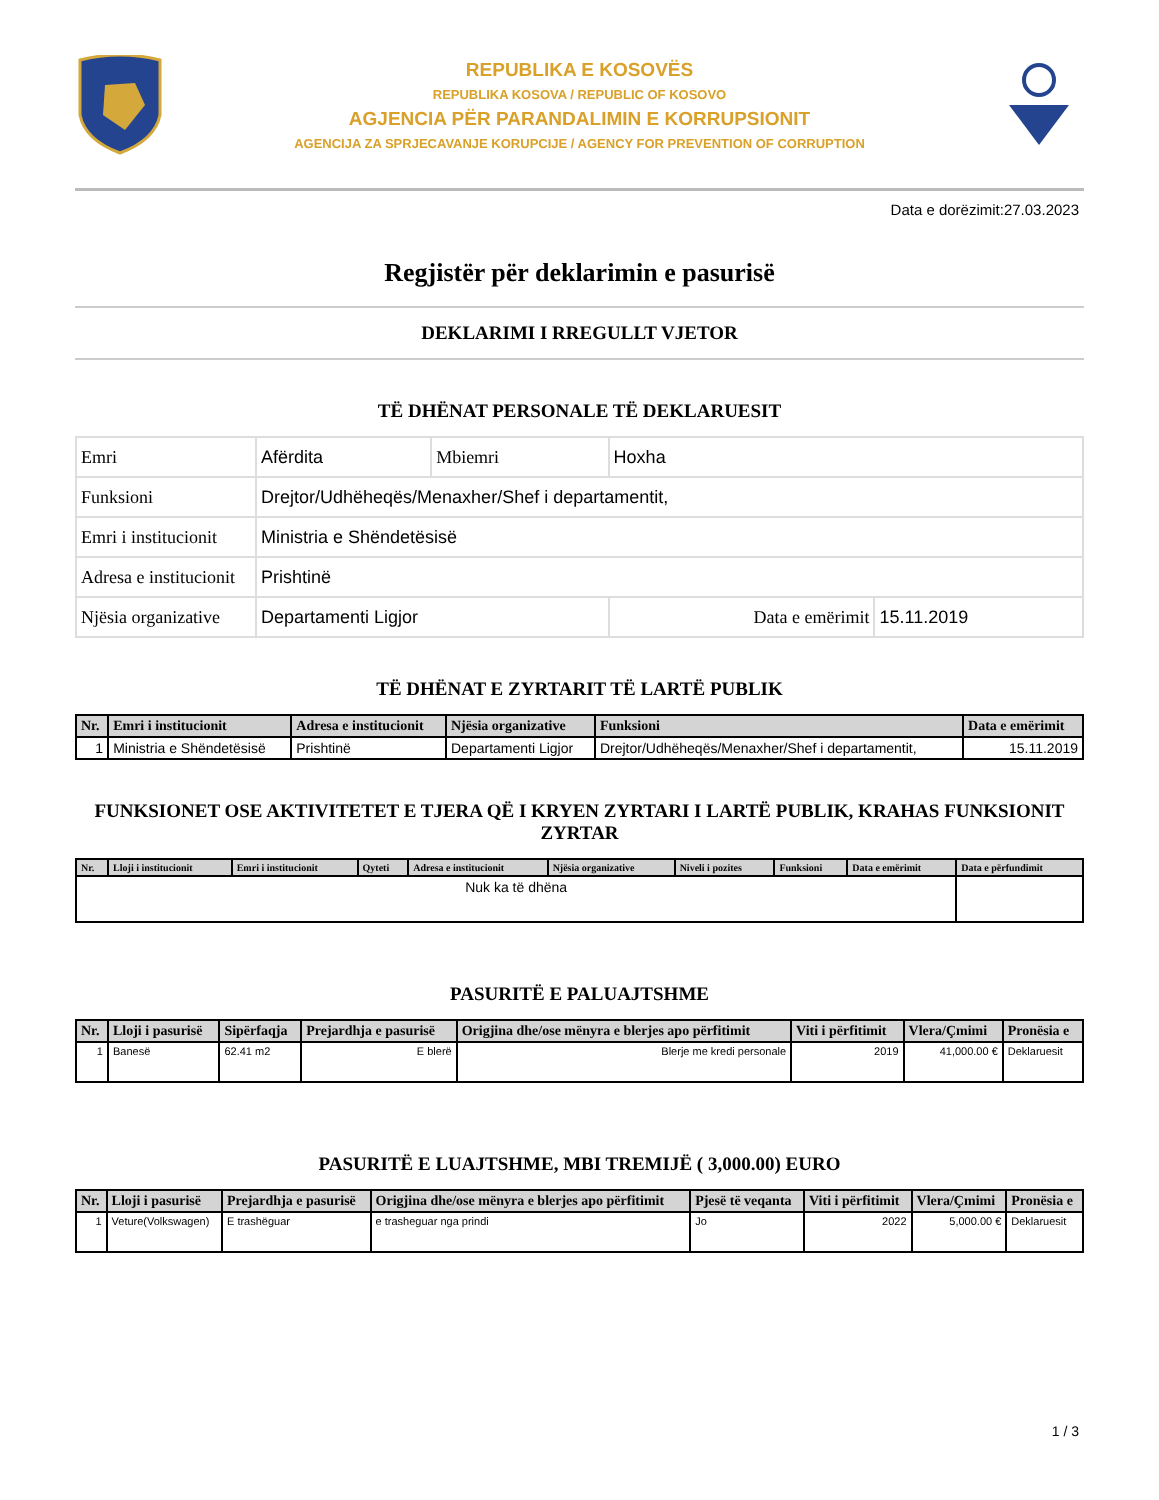REPUBLIKA E KOSOVËS
REPUBLIKA KOSOVA / REPUBLIC OF KOSOVO
AGJENCIA PËR PARANDALIMIN E KORRUPSIONIT
AGENCIJA ZA SPRJECAVANJE KORUPCIJE / AGENCY FOR PREVENTION OF CORRUPTION
Data e dorëzimit:27.03.2023
Regjistër për deklarimin e pasurisë
DEKLARIMI I RREGULLT VJETOR
TË DHËNAT PERSONALE TË DEKLARUESIT
| Emri | Afërdita | Mbiemri | Hoxha | |
| Funksioni | Drejtor/Udhëheqës/Menaxher/Shef i departamentit, | | | |
| Emri i institucionit | Ministria e Shëndetësisë | | | |
| Adresa e institucionit | Prishtinë | | | |
| Njësia organizative | Departamenti Ligjor | | Data e emërimit | 15.11.2019 |
TË DHËNAT E ZYRTARIT TË LARTË PUBLIK
| Nr. | Emri i institucionit | Adresa e institucionit | Njësia organizative | Funksioni | Data e emërimit |
| --- | --- | --- | --- | --- | --- |
| 1 | Ministria e Shëndetësisë | Prishtinë | Departamenti Ligjor | Drejtor/Udhëheqës/Menaxher/Shef i departamentit, | 15.11.2019 |
FUNKSIONET OSE AKTIVITETET E TJERA QË I KRYEN ZYRTARI I LARTË PUBLIK, KRAHAS FUNKSIONIT ZYRTAR
| Nr. | Lloji i institucionit | Emri i institucionit | Qyteti | Adresa e institucionit | Njësia organizative | Niveli i pozites | Funksioni | Data e emërimit | Data e përfundimit |
| --- | --- | --- | --- | --- | --- | --- | --- | --- | --- |
| Nuk ka të dhëna | | | | | | | | | |
PASURITË E PALUAJTSHME
| Nr. | Lloji i pasurisë | Sipërfaqja | Prejardhja e pasurisë | Origjina dhe/ose mënyra e blerjes apo përfitimit | Viti i përfitimit | Vlera/Çmimi | Pronësia e |
| --- | --- | --- | --- | --- | --- | --- | --- |
| 1 | Banesë | 62.41 m2 | E blerë | Blerje me kredi personale | 2019 | 41,000.00 € | Deklaruesit |
PASURITË E LUAJTSHME, MBI TREMIJË ( 3,000.00) EURO
| Nr. | Lloji i pasurisë | Prejardhja e pasurisë | Origjina dhe/ose mënyra e blerjes apo përfitimit | Pjesë të veqanta | Viti i përfitimit | Vlera/Çmimi | Pronësia e |
| --- | --- | --- | --- | --- | --- | --- | --- |
| 1 | Veture(Volkswagen) | E trashëguar | e trasheguar nga prindi | Jo | 2022 | 5,000.00 € | Deklaruesit |
1 / 3